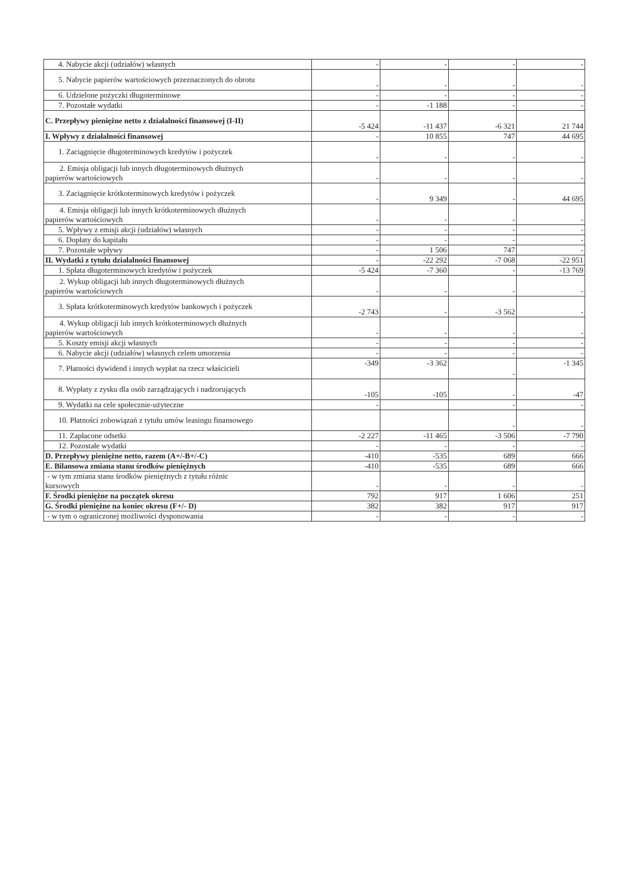| 4. Nabycie akcji (udziałów) własnych | - | - | - | - |
| 5. Nabycie papierów wartościowych przeznaczonych do obrotu | - | - | - | - |
| 6. Udzielone pożyczki długoterminowe | - | - | - | - |
| 7. Pozostałe wydatki | - | -1 188 | - | - |
| C. Przepływy pieniężne netto z działalności finansowej (I-II) | -5 424 | -11 437 | -6 321 | 21 744 |
| I. Wpływy z działalności finansowej | - | 10 855 | 747 | 44 695 |
| 1. Zaciągnięcie długoterminowych kredytów i pożyczek | - | - | - | - |
| 2. Emisja obligacji lub innych długoterminowych dłużnych papierów wartościowych | - | - | - | - |
| 3. Zaciągnięcie krótkoterminowych kredytów i pożyczek | - | 9 349 | - | 44 695 |
| 4. Emisja obligacji lub innych krótkoterminowych dłużnych papierów wartościowych | - | - | - | - |
| 5. Wpływy z emisji akcji (udziałów) własnych | - | - | - | - |
| 6. Dopłaty do kapitału | - | - | - | - |
| 7. Pozostałe wpływy | - | 1 506 | 747 | - |
| II. Wydatki z tytułu działalności finansowej | - | -22 292 | -7 068 | -22 951 |
| 1. Spłata długoterminowych kredytów i pożyczek | -5 424 | -7 360 | - | -13 769 |
| 2. Wykup obligacji lub innych długoterminowych dłużnych papierów wartościowych | - | - | - | - |
| 3. Spłata krótkoterminowych kredytów bankowych i pożyczek | -2 743 | - | -3 562 | - |
| 4. Wykup obligacji lub innych krótkoterminowych dłużnych papierów wartościowych | - | - | - | - |
| 5. Koszty emisji akcji własnych | - | - | - | - |
| 6. Nabycie akcji (udziałów) własnych celem umorzenia | - | - | - | - |
| 7. Płatności dywidend i innych wypłat na rzecz właścicieli | -349 | -3 362 | - | -1 345 |
| 8. Wypłaty z zysku dla osób zarządzających i nadzorujących | -105 | -105 | - | -47 |
| 9. Wydatki na cele społecznie-użyteczne | - | | - | - |
| 10. Płatności zobowiązań z tytułu umów leasingu finansowego | | | - | - |
| 11. Zapłacone odsetki | -2 227 | -11 465 | -3 506 | -7 790 |
| 12. Pozostałe wydatki | - | - | - | - |
| D. Przepływy pieniężne netto, razem (A+/-B+/-C) | -410 | -535 | 689 | 666 |
| E. Bilansowa zmiana stanu środków pieniężnych | -410 | -535 | 689 | 666 |
| - w tym zmiana stanu środków pieniężnych z tytułu różnic kursowych | - | - | - | - |
| F. Środki pieniężne na początek okresu | 792 | 917 | 1 606 | 251 |
| G. Środki pieniężne na koniec okresu (F+/- D) | 382 | 382 | 917 | 917 |
| - w tym o ograniczonej możliwości dysponowania | - | - | - | - |